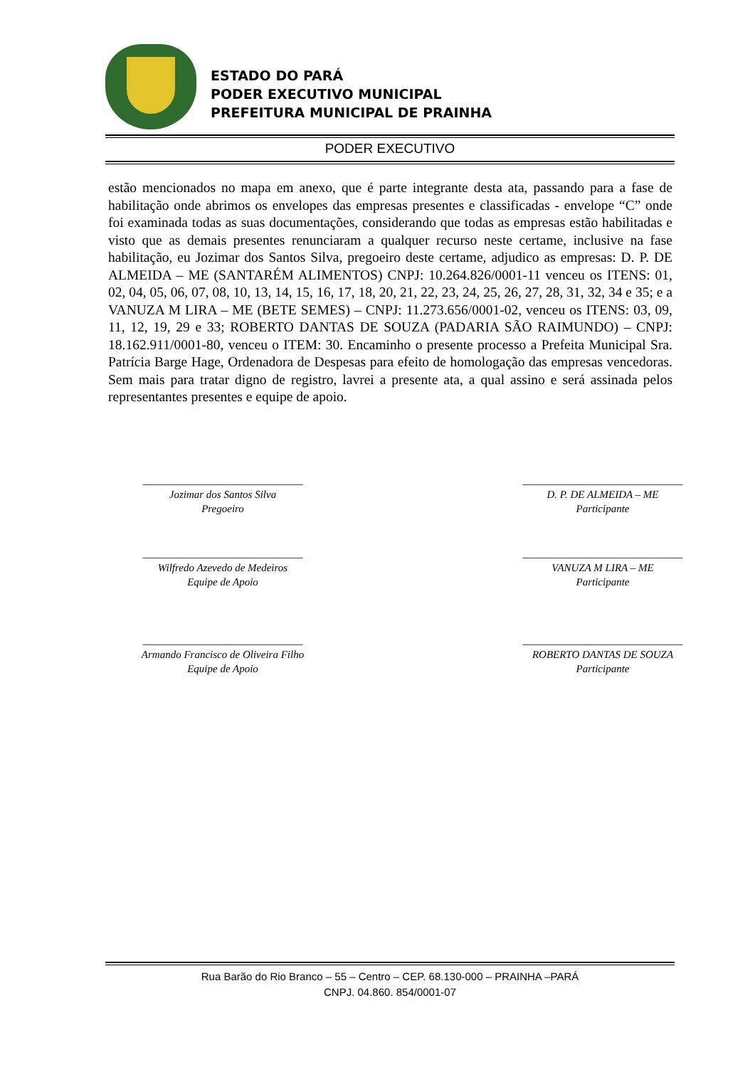ESTADO DO PARÁ
PODER EXECUTIVO MUNICIPAL
PREFEITURA MUNICIPAL DE PRAINHA
PODER EXECUTIVO
estão mencionados no mapa em anexo, que é parte integrante desta ata, passando para a fase de habilitação onde abrimos os envelopes das empresas presentes e classificadas - envelope “C” onde foi examinada todas as suas documentações, considerando que todas as empresas estão habilitadas e visto que as demais presentes renunciaram a qualquer recurso neste certame, inclusive na fase habilitação, eu Jozimar dos Santos Silva, pregoeiro deste certame, adjudico as empresas: D. P. DE ALMEIDA – ME (SANTARÉM ALIMENTOS) CNPJ: 10.264.826/0001-11 venceu os ITENS: 01, 02, 04, 05, 06, 07, 08, 10, 13, 14, 15, 16, 17, 18, 20, 21, 22, 23, 24, 25, 26, 27, 28, 31, 32, 34 e 35; e a VANUZA M LIRA – ME (BETE SEMES) – CNPJ: 11.273.656/0001-02, venceu os ITENS: 03, 09, 11, 12, 19, 29 e 33; ROBERTO DANTAS DE SOUZA (PADARIA SÃO RAIMUNDO) – CNPJ: 18.162.911/0001-80, venceu o ITEM: 30. Encaminho o presente processo a Prefeita Municipal Sra. Patrícia Barge Hage, Ordenadora de Despesas para efeito de homologação das empresas vencedoras. Sem mais para tratar digno de registro, lavrei a presente ata, a qual assino e será assinada pelos representantes presentes e equipe de apoio.
______________________________
Jozimar dos Santos Silva
Pregoeiro
______________________________
D. P. DE ALMEIDA – ME
Participante
______________________________
Wilfredo Azevedo de Medeiros
Equipe de Apoio
______________________________
VANUZA M LIRA – ME
Participante
______________________________
Armando Francisco de Oliveira Filho
Equipe de Apoio
______________________________
ROBERTO DANTAS DE SOUZA
Participante
Rua Barão do Rio Branco – 55 – Centro – CEP. 68.130-000 – PRAINHA –PARÁ
CNPJ. 04.860. 854/0001-07